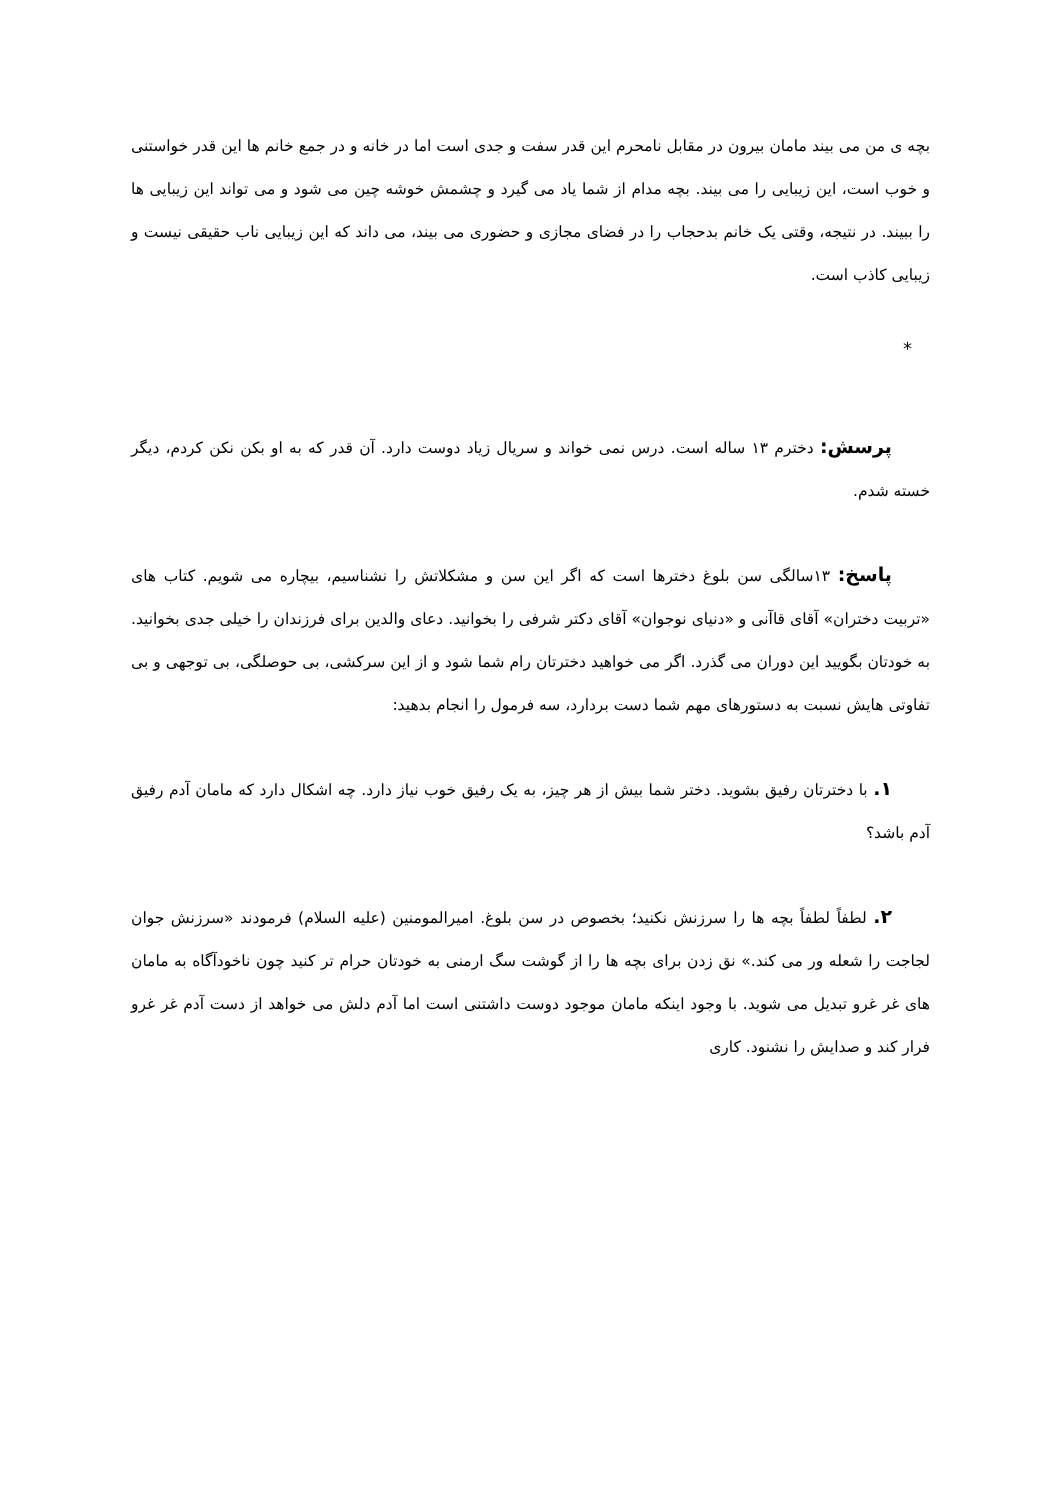بچه ی من می بیند مامان بیرون در مقابل نامحرم این قدر سفت و جدی است اما در خانه و در جمع خانم ها این قدر خواستنی و خوب است، این زیبایی را می بیند. بچه مدام از شما یاد می گیرد و چشمش خوشه چین می شود و می تواند این زیبایی ها را ببیند. در نتیجه، وقتی یک خانم بدحجاب را در فضای مجازی و حضوری می بیند، می داند که این زیبایی ناب حقیقی نیست و زیبایی کاذب است.
*
پرسش: دخترم ۱۳ ساله است. درس نمی خواند و سریال زیاد دوست دارد. آن قدر که به او بکن نکن کردم، دیگر خسته شدم.
پاسخ: ۱۳سالگی سن بلوغ دخترها است که اگر این سن و مشکلاتش را نشناسیم، بیچاره می شویم. کتاب های «تربیت دختران» آقای قاآنی و «دنیای نوجوان» آقای دکتر شرفی را بخوانید. دعای والدین برای فرزندان را خیلی جدی بخوانید. به خودتان بگویید این دوران می گذرد. اگر می خواهید دخترتان رام شما شود و از این سرکشی، بی حوصلگی، بی توجهی و بی تفاوتی هایش نسبت به دستورهای مهم شما دست بردارد، سه فرمول را انجام بدهید:
۱. با دخترتان رفیق بشوید. دختر شما بیش از هر چیز، به یک رفیق خوب نیاز دارد. چه اشکال دارد که مامان آدم رفیق آدم باشد؟
۲. لطفاً لطفاً بچه ها را سرزنش نکنید؛ بخصوص در سن بلوغ. امیرالمومنین (علیه السلام) فرمودند «سرزنش جوان لجاجت را شعله ور می کند.» نق زدن برای بچه ها را از گوشت سگ ارمنی به خودتان حرام تر کنید چون ناخودآگاه به مامان های غر غرو تبدیل می شوید. با وجود اینکه مامان موجود دوست داشتنی است اما آدم دلش می خواهد از دست آدم غر غرو فرار کند و صدایش را نشنود. کاری